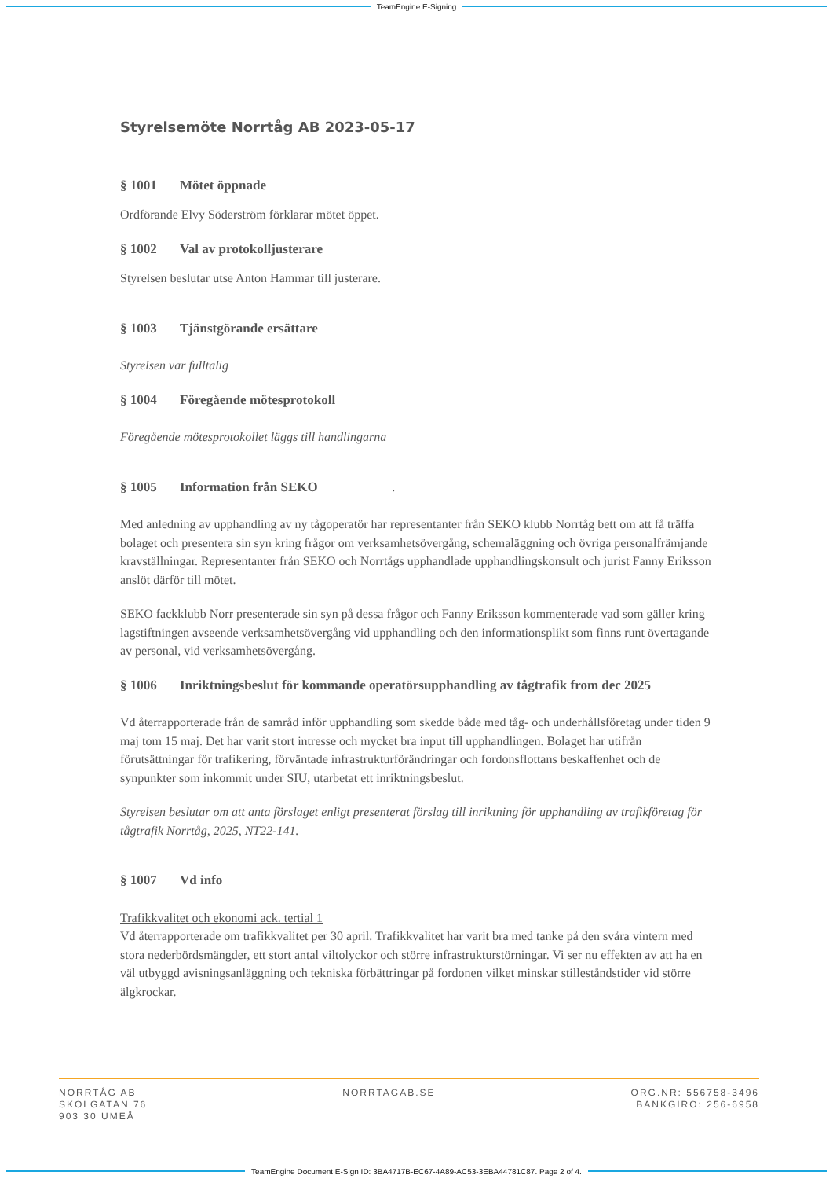TeamEngine E-Signing
Styrelsemöte Norrtåg AB 2023-05-17
§ 1001 Mötet öppnade
Ordförande Elvy Söderström förklarar mötet öppet.
§ 1002 Val av protokolljusterare
Styrelsen beslutar utse Anton Hammar till justerare.
§ 1003 Tjänstgörande ersättare
Styrelsen var fulltalig
§ 1004 Föregående mötesprotokoll
Föregående mötesprotokollet läggs till handlingarna
§ 1005 Information från SEKO .
Med anledning av upphandling av ny tågoperatör har representanter från SEKO klubb Norrtåg bett om att få träffa bolaget och presentera sin syn kring frågor om verksamhetsövergång, schemaläggning och övriga personalfrämjande kravställningar. Representanter från SEKO och Norrtågs upphandlade upphandlingskonsult och jurist Fanny Eriksson anslöt därför till mötet.
SEKO fackklubb Norr presenterade sin syn på dessa frågor och Fanny Eriksson kommenterade vad som gäller kring lagstiftningen avseende verksamhetsövergång vid upphandling och den informationsplikt som finns runt övertagande av personal, vid verksamhetsövergång.
§ 1006 Inriktningsbeslut för kommande operatörsupphandling av tågtrafik from dec 2025
Vd återrapporterade från de samråd inför upphandling som skedde både med tåg- och underhållsföretag under tiden 9 maj tom 15 maj. Det har varit stort intresse och mycket bra input till upphandlingen. Bolaget har utifrån förutsättningar för trafikering, förväntade infrastrukturförändringar och fordonsflottans beskaffenhet och de synpunkter som inkommit under SIU, utarbetat ett inriktningsbeslut.
Styrelsen beslutar om att anta förslaget enligt presenterat förslag till inriktning för upphandling av trafikföretag för tågtrafik Norrtåg, 2025, NT22-141.
§ 1007 Vd info
Trafikkvalitet och ekonomi ack. tertial 1
Vd återrapporterade om trafikkvalitet per 30 april. Trafikkvalitet har varit bra med tanke på den svåra vintern med stora nederbördsmängder, ett stort antal viltolyckor och större infrastrukturstörningar. Vi ser nu effekten av att ha en väl utbyggd avisningsanläggning och tekniska förbättringar på fordonen vilket minskar stilleståndstider vid större älgkrockar.
NORRTÅG AB
SKOLGATAN 76
903 30 UMEÅ
NORRTAGAB.SE ORG.NR: 556758-3496
BANKGIRO: 256-6958
TeamEngine Document E-Sign ID: 3BA4717B-EC67-4A89-AC53-3EBA44781C87. Page 2 of 4.